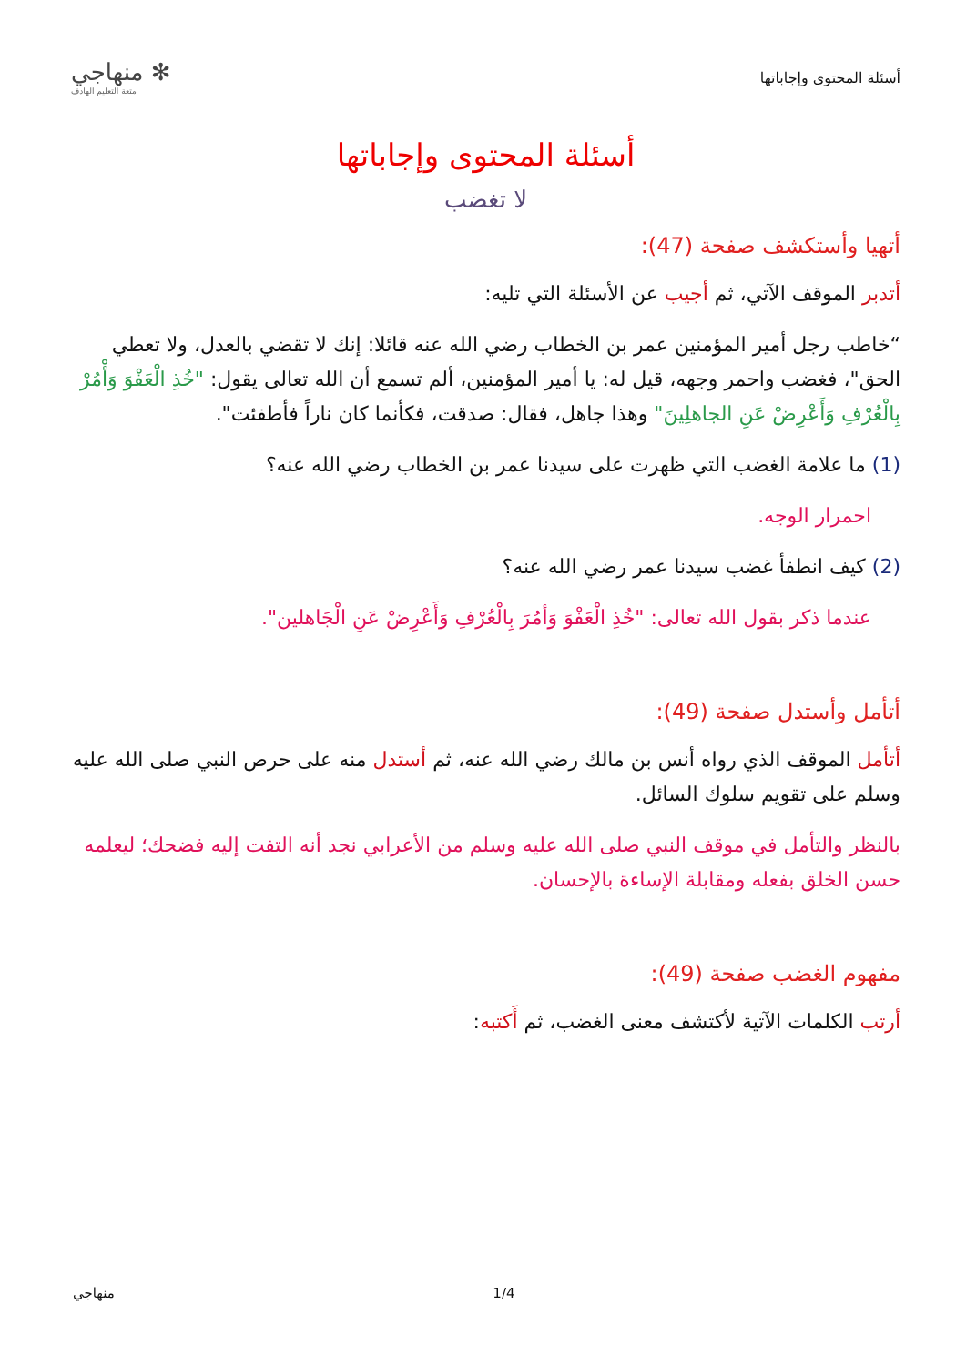أسئلة المحتوى وإجاباتها
✻ منهاجي
متعة التعليم الهادف
أسئلة المحتوى وإجاباتها
لا تغضب
أتهيا وأستكشف صفحة (47):
أتدبر الموقف الآتي، ثم أجيب عن الأسئلة التي تليه:
“خاطب رجل أمير المؤمنين عمر بن الخطاب رضي الله عنه قائلا: إنك لا تقضي بالعدل، ولا تعطي الحق"، فغضب واحمر وجهه، قيل له: يا أمير المؤمنين، ألم تسمع أن الله تعالى يقول: "خُذِ الْعَفْوَ وَأْمُرْ بِالْعُرْفِ وَأَعْرِضْ عَنِ الجاهلِينَ" وهذا جاهل، فقال: صدقت، فكأنما كان ناراً فأطفئت".
(1) ما علامة الغضب التي ظهرت على سيدنا عمر بن الخطاب رضي الله عنه؟
احمرار الوجه.
(2) كيف انطفأ غضب سيدنا عمر رضي الله عنه؟
عندما ذكر بقول الله تعالى: "خُذِ الْعَفْوَ وَأمُرَ بِالْعُرْفِ وَأَعْرِضْ عَنِ الْجَاهلين".
أتأمل وأستدل صفحة (49):
أتأمل الموقف الذي رواه أنس بن مالك رضي الله عنه، ثم أستدل منه على حرص النبي صلى الله عليه وسلم على تقويم سلوك السائل.
بالنظر والتأمل في موقف النبي صلى الله عليه وسلم من الأعرابي نجد أنه التفت إليه فضحك؛ ليعلمه حسن الخلق بفعله ومقابلة الإساءة بالإحسان.
مفهوم الغضب صفحة (49):
أرتب الكلمات الآتية لأكتشف معنى الغضب، ثم أَكتبه:
منهاجي 1/4